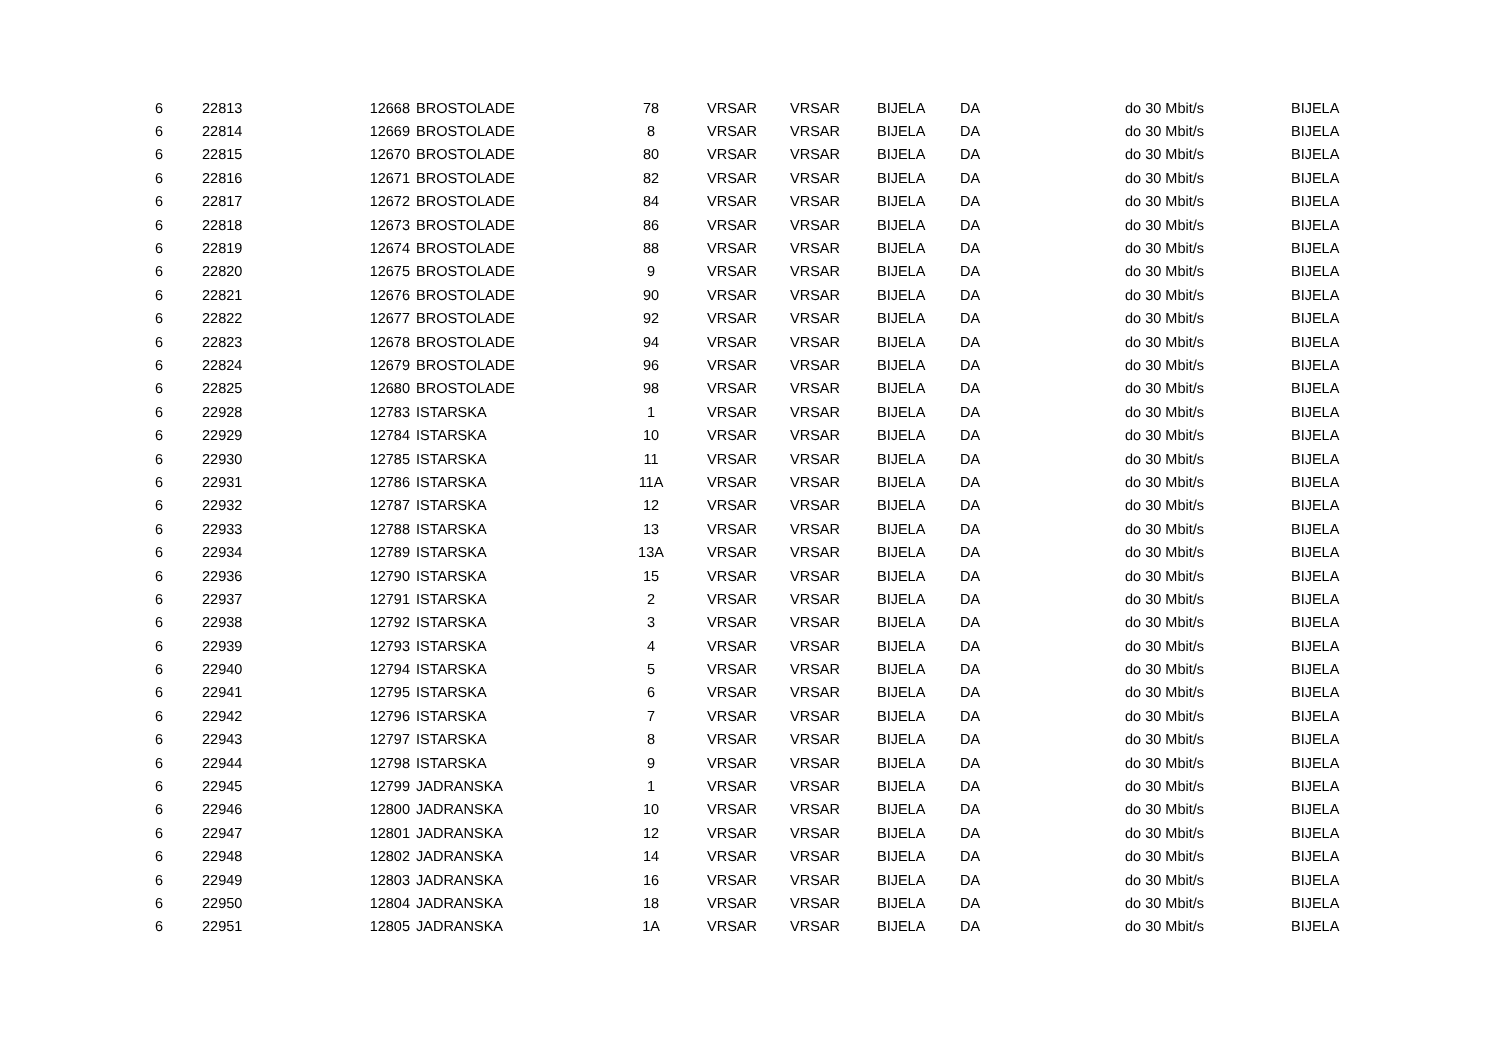| 6 | 22813 | 12668 | BROSTOLADE | 78 | VRSAR | VRSAR | BIJELA | DA | do 30 Mbit/s | BIJELA |
| 6 | 22814 | 12669 | BROSTOLADE | 8 | VRSAR | VRSAR | BIJELA | DA | do 30 Mbit/s | BIJELA |
| 6 | 22815 | 12670 | BROSTOLADE | 80 | VRSAR | VRSAR | BIJELA | DA | do 30 Mbit/s | BIJELA |
| 6 | 22816 | 12671 | BROSTOLADE | 82 | VRSAR | VRSAR | BIJELA | DA | do 30 Mbit/s | BIJELA |
| 6 | 22817 | 12672 | BROSTOLADE | 84 | VRSAR | VRSAR | BIJELA | DA | do 30 Mbit/s | BIJELA |
| 6 | 22818 | 12673 | BROSTOLADE | 86 | VRSAR | VRSAR | BIJELA | DA | do 30 Mbit/s | BIJELA |
| 6 | 22819 | 12674 | BROSTOLADE | 88 | VRSAR | VRSAR | BIJELA | DA | do 30 Mbit/s | BIJELA |
| 6 | 22820 | 12675 | BROSTOLADE | 9 | VRSAR | VRSAR | BIJELA | DA | do 30 Mbit/s | BIJELA |
| 6 | 22821 | 12676 | BROSTOLADE | 90 | VRSAR | VRSAR | BIJELA | DA | do 30 Mbit/s | BIJELA |
| 6 | 22822 | 12677 | BROSTOLADE | 92 | VRSAR | VRSAR | BIJELA | DA | do 30 Mbit/s | BIJELA |
| 6 | 22823 | 12678 | BROSTOLADE | 94 | VRSAR | VRSAR | BIJELA | DA | do 30 Mbit/s | BIJELA |
| 6 | 22824 | 12679 | BROSTOLADE | 96 | VRSAR | VRSAR | BIJELA | DA | do 30 Mbit/s | BIJELA |
| 6 | 22825 | 12680 | BROSTOLADE | 98 | VRSAR | VRSAR | BIJELA | DA | do 30 Mbit/s | BIJELA |
| 6 | 22928 | 12783 | ISTARSKA | 1 | VRSAR | VRSAR | BIJELA | DA | do 30 Mbit/s | BIJELA |
| 6 | 22929 | 12784 | ISTARSKA | 10 | VRSAR | VRSAR | BIJELA | DA | do 30 Mbit/s | BIJELA |
| 6 | 22930 | 12785 | ISTARSKA | 11 | VRSAR | VRSAR | BIJELA | DA | do 30 Mbit/s | BIJELA |
| 6 | 22931 | 12786 | ISTARSKA | 11A | VRSAR | VRSAR | BIJELA | DA | do 30 Mbit/s | BIJELA |
| 6 | 22932 | 12787 | ISTARSKA | 12 | VRSAR | VRSAR | BIJELA | DA | do 30 Mbit/s | BIJELA |
| 6 | 22933 | 12788 | ISTARSKA | 13 | VRSAR | VRSAR | BIJELA | DA | do 30 Mbit/s | BIJELA |
| 6 | 22934 | 12789 | ISTARSKA | 13A | VRSAR | VRSAR | BIJELA | DA | do 30 Mbit/s | BIJELA |
| 6 | 22936 | 12790 | ISTARSKA | 15 | VRSAR | VRSAR | BIJELA | DA | do 30 Mbit/s | BIJELA |
| 6 | 22937 | 12791 | ISTARSKA | 2 | VRSAR | VRSAR | BIJELA | DA | do 30 Mbit/s | BIJELA |
| 6 | 22938 | 12792 | ISTARSKA | 3 | VRSAR | VRSAR | BIJELA | DA | do 30 Mbit/s | BIJELA |
| 6 | 22939 | 12793 | ISTARSKA | 4 | VRSAR | VRSAR | BIJELA | DA | do 30 Mbit/s | BIJELA |
| 6 | 22940 | 12794 | ISTARSKA | 5 | VRSAR | VRSAR | BIJELA | DA | do 30 Mbit/s | BIJELA |
| 6 | 22941 | 12795 | ISTARSKA | 6 | VRSAR | VRSAR | BIJELA | DA | do 30 Mbit/s | BIJELA |
| 6 | 22942 | 12796 | ISTARSKA | 7 | VRSAR | VRSAR | BIJELA | DA | do 30 Mbit/s | BIJELA |
| 6 | 22943 | 12797 | ISTARSKA | 8 | VRSAR | VRSAR | BIJELA | DA | do 30 Mbit/s | BIJELA |
| 6 | 22944 | 12798 | ISTARSKA | 9 | VRSAR | VRSAR | BIJELA | DA | do 30 Mbit/s | BIJELA |
| 6 | 22945 | 12799 | JADRANSKA | 1 | VRSAR | VRSAR | BIJELA | DA | do 30 Mbit/s | BIJELA |
| 6 | 22946 | 12800 | JADRANSKA | 10 | VRSAR | VRSAR | BIJELA | DA | do 30 Mbit/s | BIJELA |
| 6 | 22947 | 12801 | JADRANSKA | 12 | VRSAR | VRSAR | BIJELA | DA | do 30 Mbit/s | BIJELA |
| 6 | 22948 | 12802 | JADRANSKA | 14 | VRSAR | VRSAR | BIJELA | DA | do 30 Mbit/s | BIJELA |
| 6 | 22949 | 12803 | JADRANSKA | 16 | VRSAR | VRSAR | BIJELA | DA | do 30 Mbit/s | BIJELA |
| 6 | 22950 | 12804 | JADRANSKA | 18 | VRSAR | VRSAR | BIJELA | DA | do 30 Mbit/s | BIJELA |
| 6 | 22951 | 12805 | JADRANSKA | 1A | VRSAR | VRSAR | BIJELA | DA | do 30 Mbit/s | BIJELA |